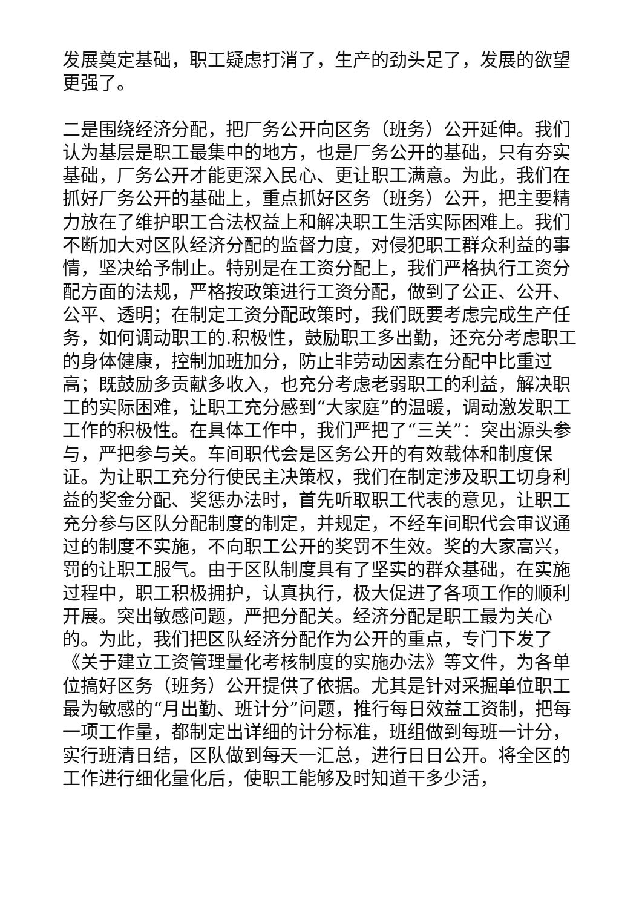发展奠定基础，职工疑虑打消了，生产的劲头足了，发展的欲望更强了。
二是围绕经济分配，把厂务公开向区务（班务）公开延伸。我们认为基层是职工最集中的地方，也是厂务公开的基础，只有夯实基础，厂务公开才能更深入民心、更让职工满意。为此，我们在抓好厂务公开的基础上，重点抓好区务（班务）公开，把主要精力放在了维护职工合法权益上和解决职工生活实际困难上。我们不断加大对区队经济分配的监督力度，对侵犯职工群众利益的事情，坚决给予制止。特别是在工资分配上，我们严格执行工资分配方面的法规，严格按政策进行工资分配，做到了公正、公开、公平、透明；在制定工资分配政策时，我们既要考虑完成生产任务，如何调动职工的.积极性，鼓励职工多出勤，还充分考虑职工的身体健康，控制加班加分，防止非劳动因素在分配中比重过高；既鼓励多贡献多收入，也充分考虑老弱职工的利益，解决职工的实际困难，让职工充分感到“大家庭”的温暖，调动激发职工工作的积极性。在具体工作中，我们严把了“三关”：突出源头参与，严把参与关。车间职代会是区务公开的有效载体和制度保证。为让职工充分行使民主决策权，我们在制定涉及职工切身利益的奖金分配、奖惩办法时，首先听取职工代表的意见，让职工充分参与区队分配制度的制定，并规定，不经车间职代会审议通过的制度不实施，不向职工公开的奖罚不生效。奖的大家高兴，罚的让职工服气。由于区队制度具有了坚实的群众基础，在实施过程中，职工积极拥护，认真执行，极大促进了各项工作的顺利开展。突出敏感问题，严把分配关。经济分配是职工最为关心的。为此，我们把区队经济分配作为公开的重点，专门下发了《关于建立工资管理量化考核制度的实施办法》等文件，为各单位搞好区务（班务）公开提供了依据。尤其是针对采掘单位职工最为敏感的“月出勤、班计分”问题，推行每日效益工资制，把每一项工作量，都制定出详细的计分标准，班组做到每班一计分，实行班清日结，区队做到每天一汇总，进行日日公开。将全区的工作进行细化量化后，使职工能够及时知道干多少活，